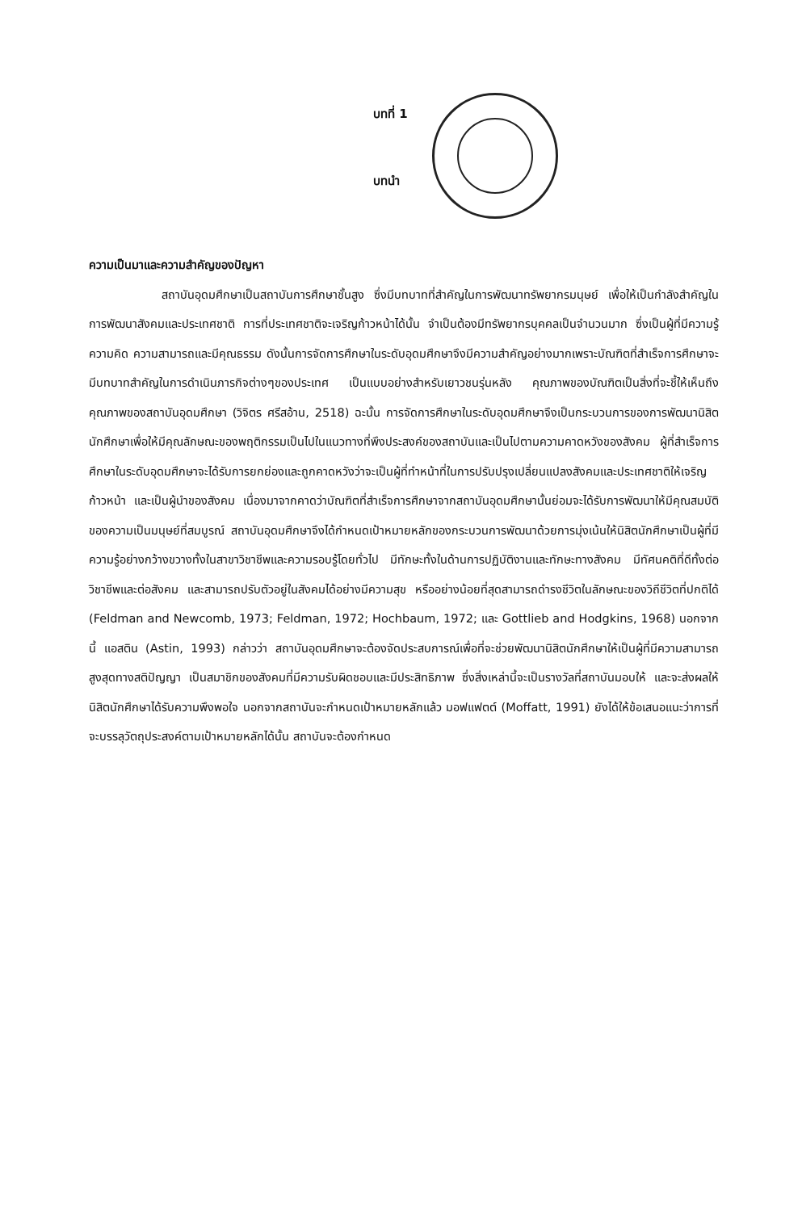บทที่ 1
บทนำ
ความเป็นมาและความสำคัญของปัญหา
สถาบันอุดมศึกษาเป็นสถาบันการศึกษาชั้นสูง ซึ่งมีบทบาทที่สำคัญในการพัฒนาทรัพยากรมนุษย์ เพื่อให้เป็นกำลังสำคัญในการพัฒนาสังคมและประเทศชาติ การที่ประเทศชาติจะเจริญก้าวหน้าได้นั้น จำเป็นต้องมีทรัพยากรบุคคลเป็นจำนวนมาก ซึ่งเป็นผู้ที่มีความรู้ ความคิด ความสามารถและมีคุณธรรม ดังนั้นการจัดการศึกษาในระดับอุดมศึกษาจึงมีความสำคัญอย่างมากเพราะบัณฑิตที่สำเร็จการศึกษาจะมีบทบาทสำคัญในการดำเนินภารกิจต่างๆของประเทศ เป็นแบบอย่างสำหรับเยาวชนรุ่นหลัง คุณภาพของบัณฑิตเป็นสิ่งที่จะชี้ให้เห็นถึงคุณภาพของสถาบันอุดมศึกษา (วิจิตร ศรีสอ้าน, 2518) ฉะนั้น การจัดการศึกษาในระดับอุดมศึกษาจึงเป็นกระบวนการของการพัฒนานิสิตนักศึกษาเพื่อให้มีคุณลักษณะของพฤติกรรมเป็นไปในแนวทางที่พึงประสงค์ของสถาบันและเป็นไปตามความคาดหวังของสังคม ผู้ที่สำเร็จการศึกษาในระดับอุดมศึกษาจะได้รับการยกย่องและถูกคาดหวังว่าจะเป็นผู้ที่ทำหน้าที่ในการปรับปรุงเปลี่ยนแปลงสังคมและประเทศชาติให้เจริญก้าวหน้า และเป็นผู้นำของสังคม เนื่องมาจากคาดว่าบัณฑิตที่สำเร็จการศึกษาจากสถาบันอุดมศึกษานั้นย่อมจะได้รับการพัฒนาให้มีคุณสมบัติของความเป็นมนุษย์ที่สมบูรณ์ สถาบันอุดมศึกษาจึงได้กำหนดเป้าหมายหลักของกระบวนการพัฒนาด้วยการมุ่งเน้นให้นิสิตนักศึกษาเป็นผู้ที่มีความรู้อย่างกว้างขวางทั้งในสาขาวิชาชีพและความรอบรู้โดยทั่วไป มีทักษะทั้งในด้านการปฏิบัติงานและทักษะทางสังคม มีทัศนคติที่ดีทั้งต่อวิชาชีพและต่อสังคม และสามารถปรับตัวอยู่ในสังคมได้อย่างมีความสุข หรืออย่างน้อยที่สุดสามารถดำรงชีวิตในลักษณะของวิถีชีวิตที่ปกติได้ (Feldman and Newcomb, 1973; Feldman, 1972; Hochbaum, 1972; และ Gottlieb and Hodgkins, 1968) นอกจากนี้ แอสติน (Astin, 1993) กล่าวว่า สถาบันอุดมศึกษาจะต้องจัดประสบการณ์เพื่อที่จะช่วยพัฒนานิสิตนักศึกษาให้เป็นผู้ที่มีความสามารถสูงสุดทางสติปัญญา เป็นสมาชิกของสังคมที่มีความรับผิดชอบและมีประสิทธิภาพ ซึ่งสิ่งเหล่านี้จะเป็นรางวัลที่สถาบันมอบให้ และจะส่งผลให้นิสิตนักศึกษาได้รับความพึงพอใจ นอกจากสถาบันจะกำหนดเป้าหมายหลักแล้ว มอฟแฟตต์ (Moffatt, 1991) ยังได้ให้ข้อเสนอแนะว่าการที่จะบรรลุวัตถุประสงค์ตามเป้าหมายหลักได้นั้น สถาบันจะต้องกำหนด